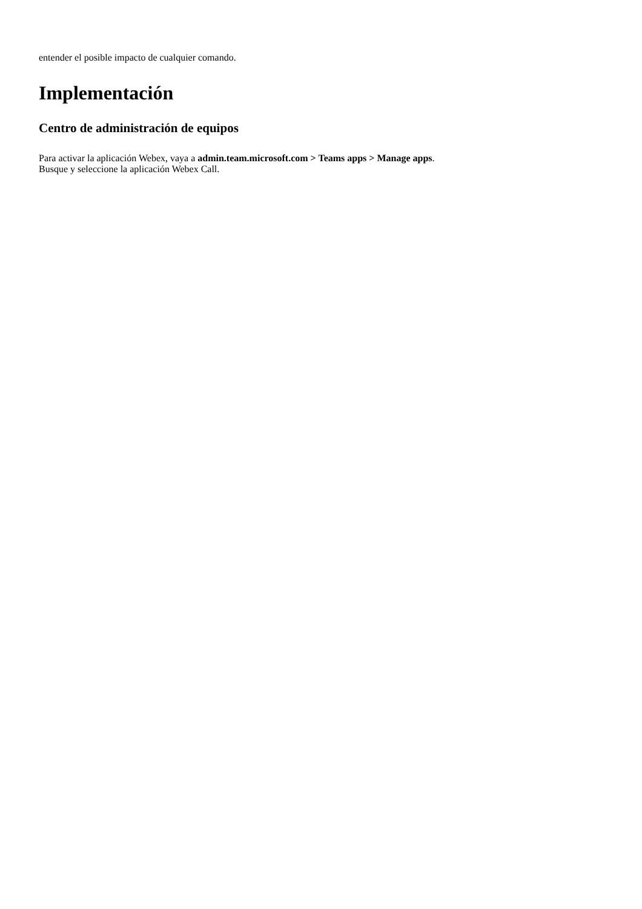entender el posible impacto de cualquier comando.
Implementación
Centro de administración de equipos
Para activar la aplicación Webex, vaya a admin.team.microsoft.com > Teams apps > Manage apps.
Busque y seleccione la aplicación Webex Call.